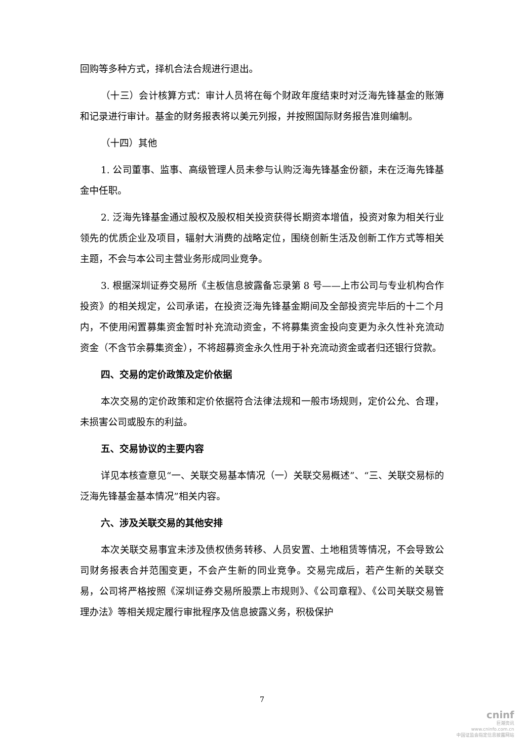回购等多种方式，择机合法合规进行退出。
（十三）会计核算方式：审计人员将在每个财政年度结束时对泛海先锋基金的账簿和记录进行审计。基金的财务报表将以美元列报，并按照国际财务报告准则编制。
（十四）其他
1. 公司董事、监事、高级管理人员未参与认购泛海先锋基金份额，未在泛海先锋基金中任职。
2. 泛海先锋基金通过股权及股权相关投资获得长期资本增值，投资对象为相关行业领先的优质企业及项目，辐射大消费的战略定位，围绕创新生活及创新工作方式等相关主题，不会与本公司主营业务形成同业竞争。
3. 根据深圳证券交易所《主板信息披露备忘录第 8 号——上市公司与专业机构合作投资》的相关规定，公司承诺，在投资泛海先锋基金期间及全部投资完毕后的十二个月内，不使用闲置募集资金暂时补充流动资金，不将募集资金投向变更为永久性补充流动资金（不含节余募集资金），不将超募资金永久性用于补充流动资金或者归还银行贷款。
四、交易的定价政策及定价依据
本次交易的定价政策和定价依据符合法律法规和一般市场规则，定价公允、合理，未损害公司或股东的利益。
五、交易协议的主要内容
详见本核查意见“一、关联交易基本情况（一）关联交易概述”、“三、关联交易标的泛海先锋基金基本情况”相关内容。
六、涉及关联交易的其他安排
本次关联交易事宜未涉及债权债务转移、人员安置、土地租赁等情况，不会导致公司财务报表合并范围变更，不会产生新的同业竞争。交易完成后，若产生新的关联交易，公司将严格按照《深圳证券交易所股票上市规则》、《公司章程》、《公司关联交易管理办法》等相关规定履行审批程序及信息披露义务，积极保护
7
cninf
巨潮资讯
www.cninfo.com.cn
中国证监会指定信息披露网站